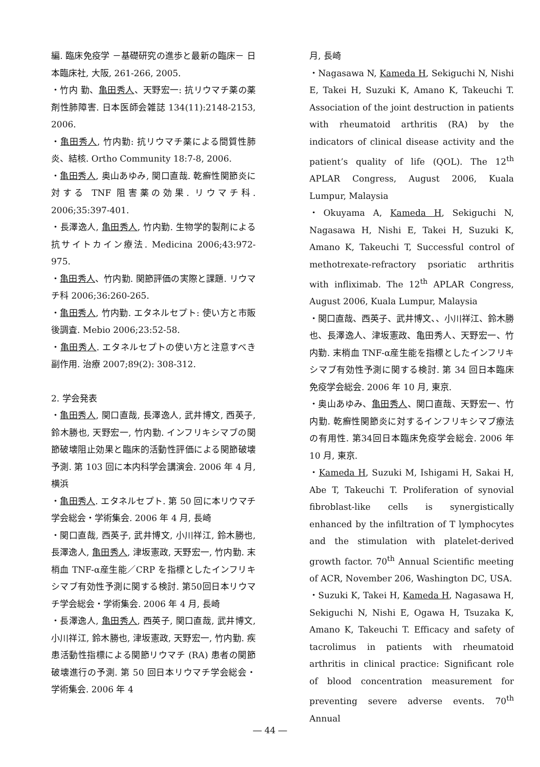編. 臨床免疫学 －基礎研究の進歩と最新の臨床－ 日本臨床社, 大阪, 261-266, 2005.
・竹内 勤、亀田秀人、天野宏一: 抗リウマチ薬の薬剤性肺障害. 日本医師会雑誌 134(11):2148-2153, 2006.
・亀田秀人, 竹内勤: 抗リウマチ薬による間質性肺炎、結核. Ortho Community 18:7-8, 2006.
・亀田秀人, 奥山あゆみ, 関口直哉. 乾癬性関節炎に対する TNF 阻害薬の効果. リウマチ科. 2006;35:397-401.
・長澤逸人, 亀田秀人, 竹内勤. 生物学的製剤による抗サイトカイン療法. Medicina 2006;43:972-975.
・亀田秀人、竹内勤. 関節評価の実際と課題. リウマチ科 2006;36:260-265.
・亀田秀人, 竹内勤. エタネルセプト: 使い方と市販後調査. Mebio 2006;23:52-58.
・亀田秀人. エタネルセプトの使い方と注意すべき副作用. 治療 2007;89(2): 308-312.
2. 学会発表
・亀田秀人, 関口直哉, 長澤逸人, 武井博文, 西英子, 鈴木勝也, 天野宏一, 竹内勤. インフリキシマブの関節破壊阻止効果と臨床的活動性評価による関節破壊予測. 第 103 回に本内科学会講演会. 2006 年 4 月, 横浜
・亀田秀人. エタネルセプト. 第 50 回に本リウマチ学会総会・学術集会. 2006 年 4 月, 長崎
・関口直哉, 西英子, 武井博文, 小川祥江, 鈴木勝也, 長澤逸人, 亀田秀人, 津坂憲政, 天野宏一, 竹内勤. 末梢血 TNF-α産生能／CRP を指標としたインフリキシマブ有効性予測に関する検討. 第50回日本リウマチ学会総会・学術集会. 2006 年 4 月, 長崎
・長澤逸人, 亀田秀人, 西英子, 関口直哉, 武井博文, 小川祥江, 鈴木勝也, 津坂憲政, 天野宏一, 竹内勤. 疾患活動性指標による関節リウマチ (RA) 患者の関節破壊進行の予測. 第 50 回日本リウマチ学会総会・学術集会. 2006 年 4
月, 長崎
・Nagasawa N, Kameda H, Sekiguchi N, Nishi E, Takei H, Suzuki K, Amano K, Takeuchi T. Association of the joint destruction in patients with rheumatoid arthritis (RA) by the indicators of clinical disease activity and the patient’s quality of life (QOL). The 12<sup>th</sup> APLAR Congress, August 2006, Kuala Lumpur, Malaysia
・Okuyama A, Kameda H, Sekiguchi N, Nagasawa H, Nishi E, Takei H, Suzuki K, Amano K, Takeuchi T, Successful control of methotrexate-refractory psoriatic arthritis with infliximab. The 12<sup>th</sup> APLAR Congress, August 2006, Kuala Lumpur, Malaysia
・関口直哉、西英子、武井博文、、小川祥江、鈴木勝也、長澤逸人、津坂憲政、亀田秀人、天野宏一、竹内勤. 末梢血 TNF-α産生能を指標としたインフリキシマブ有効性予測に関する検討. 第 34 回日本臨床免疫学会総会. 2006 年 10 月, 東京.
・奥山あゆみ、亀田秀人、関口直哉、天野宏一、竹内勤. 乾癬性関節炎に対するインフリキシマブ療法の有用性. 第34回日本臨床免疫学会総会. 2006 年 10 月, 東京.
・Kameda H, Suzuki M, Ishigami H, Sakai H, Abe T, Takeuchi T. Proliferation of synovial fibroblast-like cells is synergistically enhanced by the infiltration of T lymphocytes and the stimulation with platelet-derived growth factor. 70<sup>th</sup> Annual Scientific meeting of ACR, November 206, Washington DC, USA.
・Suzuki K, Takei H, Kameda H, Nagasawa H, Sekiguchi N, Nishi E, Ogawa H, Tsuzaka K, Amano K, Takeuchi T. Efficacy and safety of tacrolimus in patients with rheumatoid arthritis in clinical practice: Significant role of blood concentration measurement for preventing severe adverse events. 70<sup>th</sup> Annual
― 44 ―